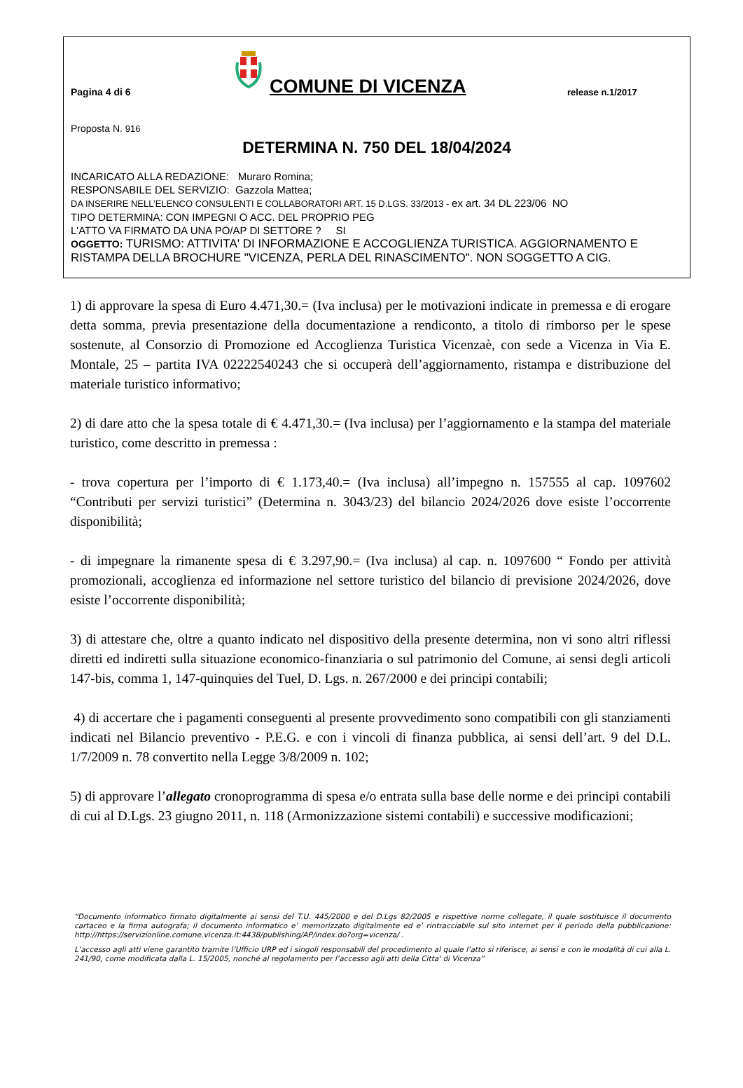Pagina 4 di 6
COMUNE DI VICENZA
release n.1/2017
Proposta N. 916
DETERMINA N. 750 DEL 18/04/2024
INCARICATO ALLA REDAZIONE: Muraro Romina;
RESPONSABILE DEL SERVIZIO: Gazzola Mattea;
DA INSERIRE NELL’ELENCO CONSULENTI E COLLABORATORI ART. 15 D.LGS. 33/2013 - ex art. 34 DL 223/06 NO
TIPO DETERMINA: CON IMPEGNI O ACC. DEL PROPRIO PEG
L'ATTO VA FIRMATO DA UNA PO/AP DI SETTORE ? SI
OGGETTO: TURISMO: ATTIVITA' DI INFORMAZIONE E ACCOGLIENZA TURISTICA. AGGIORNAMENTO E RISTAMPA DELLA BROCHURE "VICENZA, PERLA DEL RINASCIMENTO". NON SOGGETTO A CIG.
1) di approvare la spesa di Euro 4.471,30.= (Iva inclusa) per le motivazioni indicate in premessa e di erogare detta somma, previa presentazione della documentazione a rendiconto, a titolo di rimborso per le spese sostenute, al Consorzio di Promozione ed Accoglienza Turistica Vicenzaè, con sede a Vicenza in Via E. Montale, 25 – partita IVA 02222540243 che si occuperà dell’aggiornamento, ristampa e distribuzione del materiale turistico informativo;
2) di dare atto che la spesa totale di € 4.471,30.= (Iva inclusa) per l’aggiornamento e la stampa del materiale turistico, come descritto in premessa :
- trova copertura per l’importo di € 1.173,40.= (Iva inclusa) all’impegno n. 157555 al cap. 1097602 “Contributi per servizi turistici” (Determina n. 3043/23) del bilancio 2024/2026 dove esiste l’occorrente disponibilità;
- di impegnare la rimanente spesa di € 3.297,90.= (Iva inclusa) al cap. n. 1097600 “ Fondo per attività promozionali, accoglienza ed informazione nel settore turistico del bilancio di previsione 2024/2026, dove esiste l’occorrente disponibilità;
3) di attestare che, oltre a quanto indicato nel dispositivo della presente determina, non vi sono altri riflessi diretti ed indiretti sulla situazione economico-finanziaria o sul patrimonio del Comune, ai sensi degli articoli 147-bis, comma 1, 147-quinquies del Tuel, D. Lgs. n. 267/2000 e dei principi contabili;
4) di accertare che i pagamenti conseguenti al presente provvedimento sono compatibili con gli stanziamenti indicati nel Bilancio preventivo - P.E.G. e con i vincoli di finanza pubblica, ai sensi dell’art. 9 del D.L. 1/7/2009 n. 78 convertito nella Legge 3/8/2009 n. 102;
5) di approvare l’allegato cronoprogramma di spesa e/o entrata sulla base delle norme e dei principi contabili di cui al D.Lgs. 23 giugno 2011, n. 118 (Armonizzazione sistemi contabili) e successive modificazioni;
“Documento informatico firmato digitalmente ai sensi del T.U. 445/2000 e del D.Lgs 82/2005 e rispettive norme collegate, il quale sostituisce il documento cartaceo e la firma autografa; il documento informatico e’ memorizzato digitalmente ed e’ rintracciabile sul sito internet per il periodo della pubblicazione: http://https://servizionline.comune.vicenza.it:4438/publishing/AP/index.do?org=vicenza/ .
L’accesso agli atti viene garantito tramite l’Ufficio URP ed i singoli responsabili del procedimento al quale l’atto si riferisce, ai sensi e con le modalità di cui alla L. 241/90, come modificata dalla L. 15/2005, nonché al regolamento per l’accesso agli atti della Citta' di Vicenza”